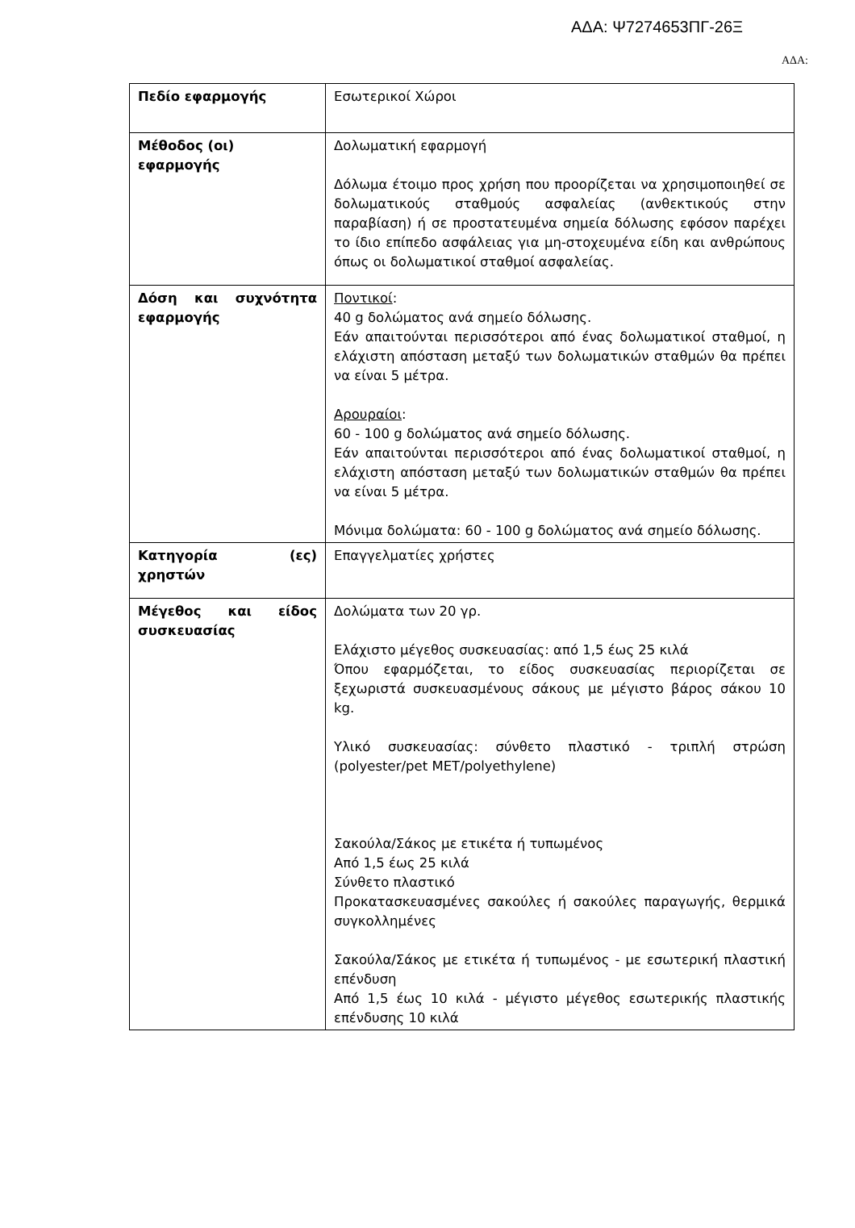ΑΔΑ: Ψ7274653ΠΓ-26Ξ
ΑΔΑ:
| Πεδίο εφαρμογής | Εσωτερικοί Χώροι |
| Μέθοδος (οι) εφαρμογής | Δολωματική εφαρμογή Δόλωμα έτοιμο προς χρήση που προορίζεται να χρησιμοποιηθεί σε δολωματικούς σταθμούς ασφαλείας (ανθεκτικούς στην παραβίαση) ή σε προστατευμένα σημεία δόλωσης εφόσον παρέχει το ίδιο επίπεδο ασφάλειας για μη-στοχευμένα είδη και ανθρώπους όπως οι δολωματικοί σταθμοί ασφαλείας. |
| Δόση και συχνότητα εφαρμογής | Ποντικοί : 40 g δολώματος ανά σημείο δόλωσης. Εάν απαιτούνται περισσότεροι από ένας δολωματικοί σταθμοί, η ελάχιστη απόσταση μεταξύ των δολωματικών σταθμών θα πρέπει να είναι 5 μέτρα. Αρουραίοι : 60 - 100 g δολώματος ανά σημείο δόλωσης. Εάν απαιτούνται περισσότεροι από ένας δολωματικοί σταθμοί, η ελάχιστη απόσταση μεταξύ των δολωματικών σταθμών θα πρέπει να είναι 5 μέτρα. Μόνιμα δολώματα: 60 - 100 g δολώματος ανά σημείο δόλωσης. |
| Κατηγορία (ες) χρηστών | Επαγγελματίες χρήστες |
| Μέγεθος και είδος συσκευασίας | Δολώματα των 20 γρ. Ελάχιστο μέγεθος συσκευασίας: από 1,5 έως 25 κιλά Όπου εφαρμόζεται, το είδος συσκευασίας περιορίζεται σε ξεχωριστά συσκευασμένους σάκους με μέγιστο βάρος σάκου 10 kg. Υλικό συσκευασίας: σύνθετο πλαστικό - τριπλή στρώση (polyester/pet MET/polyethylene) Σακούλα/Σάκος με ετικέτα ή τυπωμένος Από 1,5 έως 25 κιλά Σύνθετο πλαστικό Προκατασκευασμένες σακούλες ή σακούλες παραγωγής, θερμικά συγκολλημένες Σακούλα/Σάκος με ετικέτα ή τυπωμένος - με εσωτερική πλαστική επένδυση Από 1,5 έως 10 κιλά - μέγιστο μέγεθος εσωτερικής πλαστικής επένδυσης 10 κιλά |